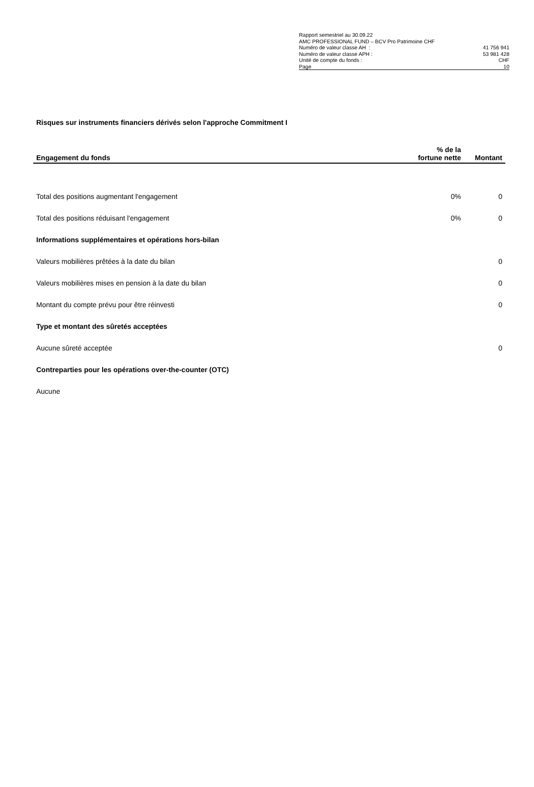| Rapport semestriel au 30.09.22 | |
| AMC PROFESSIONAL FUND – BCV Pro Patrimoine CHF | |
| Numéro de valeur classe AH : | 41 756 941 |
| Numéro de valeur classe APH : | 53 981 428 |
| Unité de compte du fonds : | CHF |
| Page | 10 |
Risques sur instruments financiers dérivés selon l'approche Commitment I
| Engagement du fonds | % de la fortune nette | Montant |
| --- | --- | --- |
| Total des positions augmentant l'engagement | 0% | 0 |
| Total des positions réduisant l'engagement | 0% | 0 |
| Informations supplémentaires et opérations hors-bilan | | |
| Valeurs mobilières prêtées à la date du bilan | | 0 |
| Valeurs mobilières mises en pension à la date du bilan | | 0 |
| Montant du compte prévu pour être réinvesti | | 0 |
| Type et montant des sûretés acceptées | | |
| Aucune sûreté acceptée | | 0 |
| Contreparties pour les opérations over-the-counter (OTC) | | |
| Aucune | | |